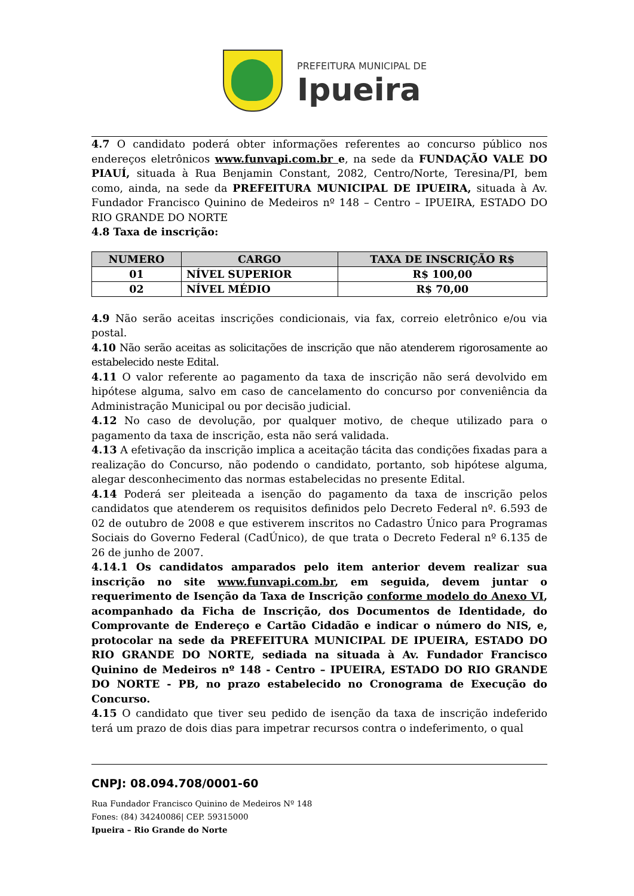PREFEITURA MUNICIPAL DE
Ipueira
4.7 O candidato poderá obter informações referentes ao concurso público nos endereços eletrônicos www.funvapi.com.br e, na sede da FUNDAÇÃO VALE DO PIAUÍ, situada à Rua Benjamin Constant, 2082, Centro/Norte, Teresina/PI, bem como, ainda, na sede da PREFEITURA MUNICIPAL DE IPUEIRA, situada à Av. Fundador Francisco Quinino de Medeiros nº 148 – Centro – IPUEIRA, ESTADO DO RIO GRANDE DO NORTE
4.8 Taxa de inscrição:
| NUMERO | CARGO | TAXA DE INSCRIÇÃO R$ |
| --- | --- | --- |
| 01 | NÍVEL SUPERIOR | R$ 100,00 |
| 02 | NÍVEL MÉDIO | R$ 70,00 |
4.9 Não serão aceitas inscrições condicionais, via fax, correio eletrônico e/ou via postal.
4.10 Não serão aceitas as solicitações de inscrição que não atenderem rigorosamente ao estabelecido neste Edital.
4.11 O valor referente ao pagamento da taxa de inscrição não será devolvido em hipótese alguma, salvo em caso de cancelamento do concurso por conveniência da Administração Municipal ou por decisão judicial.
4.12 No caso de devolução, por qualquer motivo, de cheque utilizado para o pagamento da taxa de inscrição, esta não será validada.
4.13 A efetivação da inscrição implica a aceitação tácita das condições fixadas para a realização do Concurso, não podendo o candidato, portanto, sob hipótese alguma, alegar desconhecimento das normas estabelecidas no presente Edital.
4.14 Poderá ser pleiteada a isenção do pagamento da taxa de inscrição pelos candidatos que atenderem os requisitos definidos pelo Decreto Federal nº. 6.593 de 02 de outubro de 2008 e que estiverem inscritos no Cadastro Único para Programas Sociais do Governo Federal (CadÚnico), de que trata o Decreto Federal nº 6.135 de 26 de junho de 2007.
4.14.1 Os candidatos amparados pelo item anterior devem realizar sua inscrição no site www.funvapi.com.br, em seguida, devem juntar o requerimento de Isenção da Taxa de Inscrição conforme modelo do Anexo VI, acompanhado da Ficha de Inscrição, dos Documentos de Identidade, do Comprovante de Endereço e Cartão Cidadão e indicar o número do NIS, e, protocolar na sede da PREFEITURA MUNICIPAL DE IPUEIRA, ESTADO DO RIO GRANDE DO NORTE, sediada na situada à Av. Fundador Francisco Quinino de Medeiros nº 148 - Centro – IPUEIRA, ESTADO DO RIO GRANDE DO NORTE - PB, no prazo estabelecido no Cronograma de Execução do Concurso.
4.15 O candidato que tiver seu pedido de isenção da taxa de inscrição indeferido terá um prazo de dois dias para impetrar recursos contra o indeferimento, o qual
CNPJ: 08.094.708/0001-60
Rua Fundador Francisco Quinino de Medeiros Nº 148
Fones: (84) 34240086| CEP. 59315000
Ipueira – Rio Grande do Norte